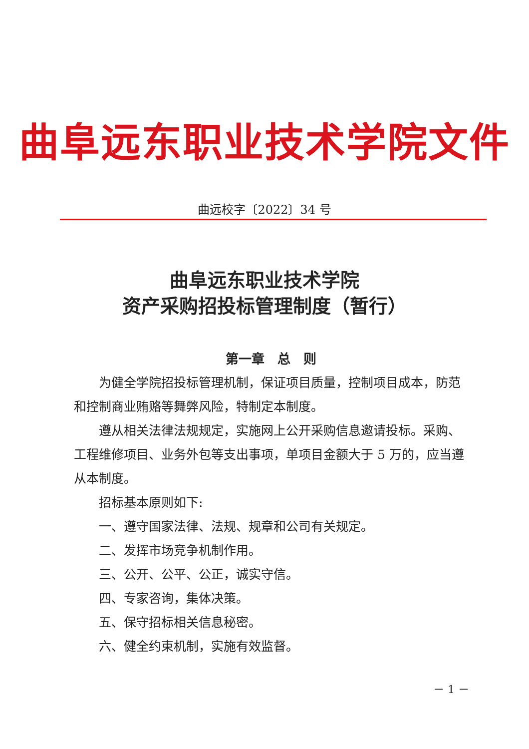曲阜远东职业技术学院文件
曲远校字〔2022〕34 号
曲阜远东职业技术学院
资产采购招投标管理制度（暂行）
第一章　总　则
为健全学院招投标管理机制，保证项目质量，控制项目成本，防范和控制商业贿赂等舞弊风险，特制定本制度。
遵从相关法律法规规定，实施网上公开采购信息邀请投标。采购、工程维修项目、业务外包等支出事项，单项目金额大于 5 万的，应当遵从本制度。
招标基本原则如下:
一、遵守国家法律、法规、规章和公司有关规定。
二、发挥市场竞争机制作用。
三、公开、公平、公正，诚实守信。
四、专家咨询，集体决策。
五、保守招标相关信息秘密。
六、健全约束机制，实施有效监督。
－ 1 －